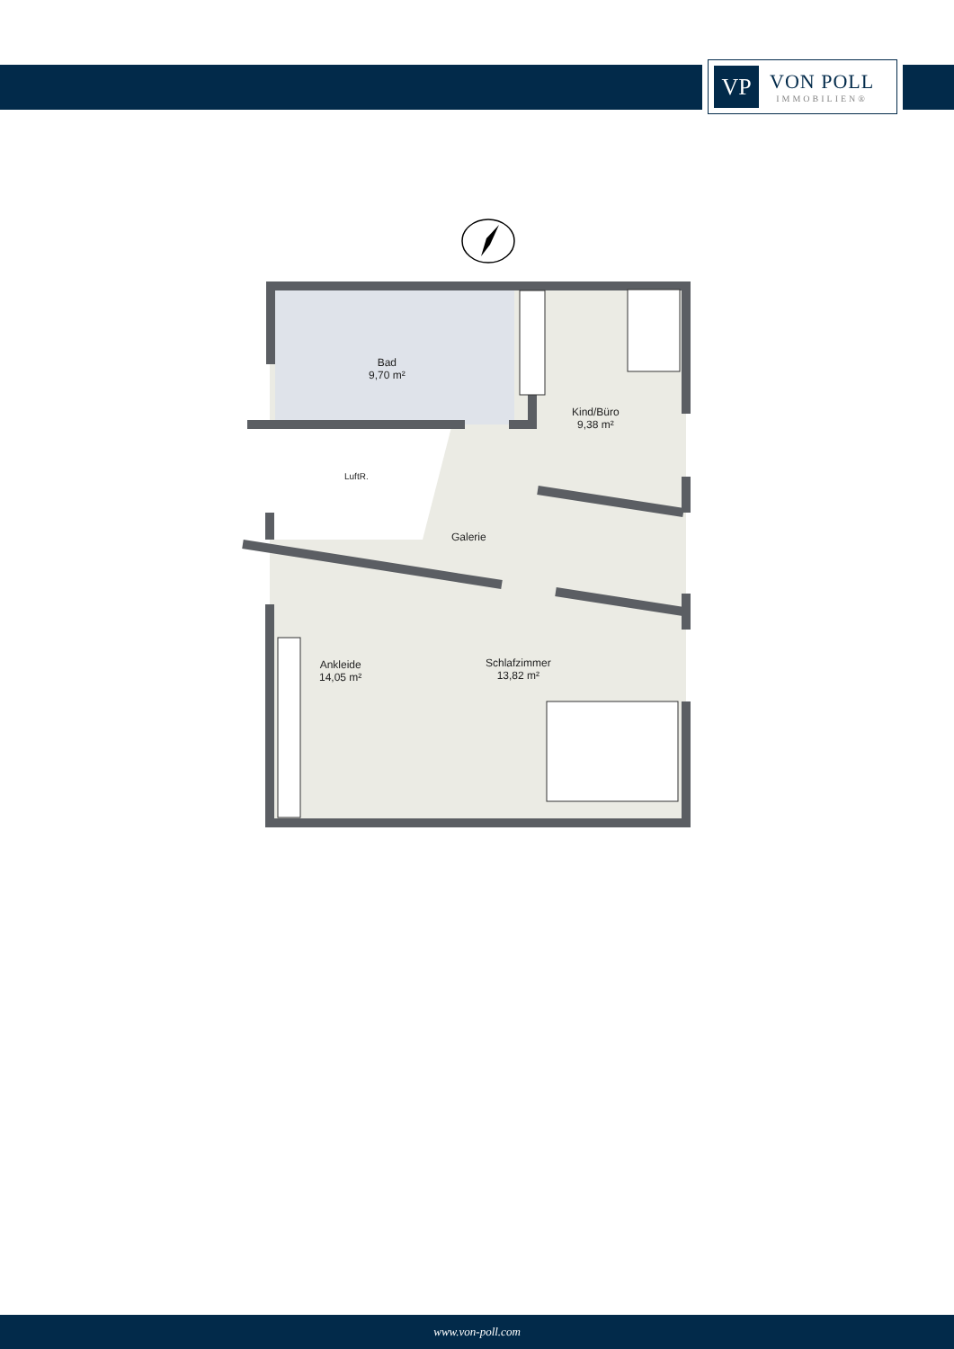VP
VON POLL
IMMOBILIEN®
Bad
9,70 m²
Kind/Büro
9,38 m²
LuftR.
Galerie
Ankleide
14,05 m²
Schlafzimmer
13,82 m²
www.von-poll.com